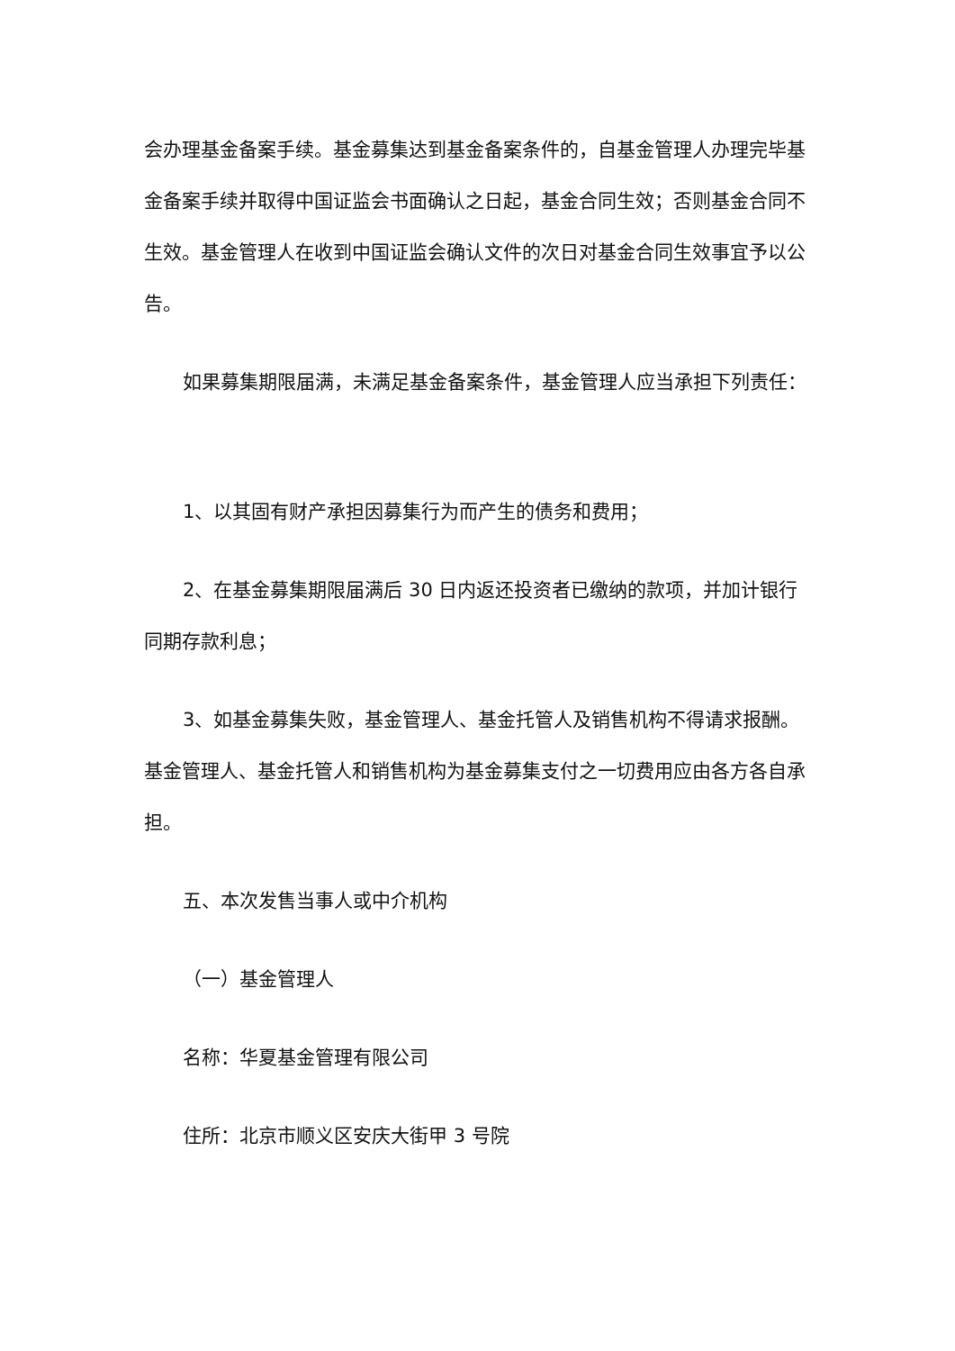会办理基金备案手续。基金募集达到基金备案条件的，自基金管理人办理完毕基金备案手续并取得中国证监会书面确认之日起，基金合同生效；否则基金合同不生效。基金管理人在收到中国证监会确认文件的次日对基金合同生效事宜予以公告。
如果募集期限届满，未满足基金备案条件，基金管理人应当承担下列责任：
1、以其固有财产承担因募集行为而产生的债务和费用；
2、在基金募集期限届满后 30 日内返还投资者已缴纳的款项，并加计银行同期存款利息；
3、如基金募集失败，基金管理人、基金托管人及销售机构不得请求报酬。基金管理人、基金托管人和销售机构为基金募集支付之一切费用应由各方各自承担。
五、本次发售当事人或中介机构
（一）基金管理人
名称：华夏基金管理有限公司
住所：北京市顺义区安庆大街甲 3 号院